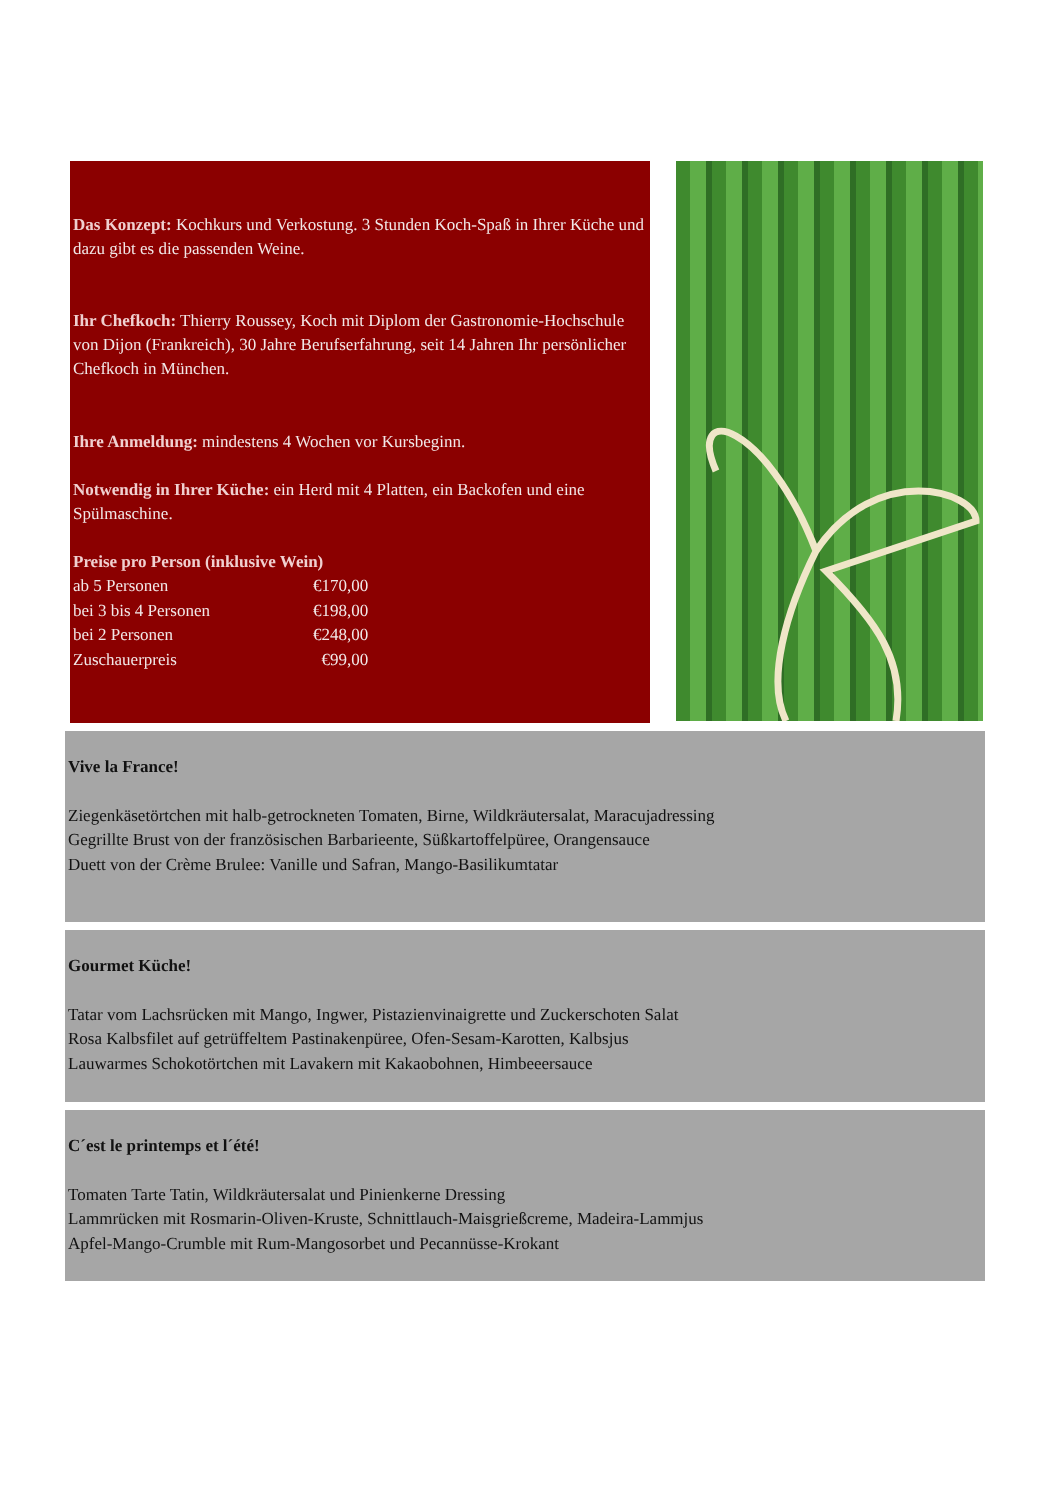Das Konzept: Kochkurs und Verkostung. 3 Stunden Koch-Spaß in Ihrer Küche und dazu gibt es die passenden Weine.
Ihr Chefkoch: Thierry Roussey, Koch mit Diplom der Gastronomie-Hochschule von Dijon (Frankreich), 30 Jahre Berufserfahrung, seit 14 Jahren Ihr persönlicher Chefkoch in München.
Ihre Anmeldung: mindestens 4 Wochen vor Kursbeginn.
Notwendig in Ihrer Küche: ein Herd mit 4 Platten, ein Backofen und eine Spülmaschine.
Preise pro Person (inklusive Wein)
| ab 5 Personen | €170,00 |
| bei 3 bis 4 Personen | €198,00 |
| bei 2 Personen | €248,00 |
| Zuschauerpreis | €99,00 |
Vive la France!
Ziegenkäsetörtchen mit halb-getrockneten Tomaten, Birne, Wildkräutersalat, Maracujadressing
Gegrillte Brust von der französischen Barbarieente, Süßkartoffelpüree, Orangensauce
Duett von der Crème Brulee: Vanille und Safran, Mango-Basilikumtatar
Gourmet Küche!
Tatar vom Lachsrücken mit Mango, Ingwer, Pistazienvinaigrette und Zuckerschoten Salat
Rosa Kalbsfilet auf getrüffeltem Pastinakenpüree, Ofen-Sesam-Karotten, Kalbsjus
Lauwarmes Schokotörtchen mit Lavakern mit Kakaobohnen, Himbeeersauce
C´est le printemps et l´été!
Tomaten Tarte Tatin, Wildkräutersalat und Pinienkerne Dressing
Lammrücken mit Rosmarin-Oliven-Kruste, Schnittlauch-Maisgrießcreme, Madeira-Lammjus
Apfel-Mango-Crumble mit Rum-Mangosorbet und Pecannüsse-Krokant